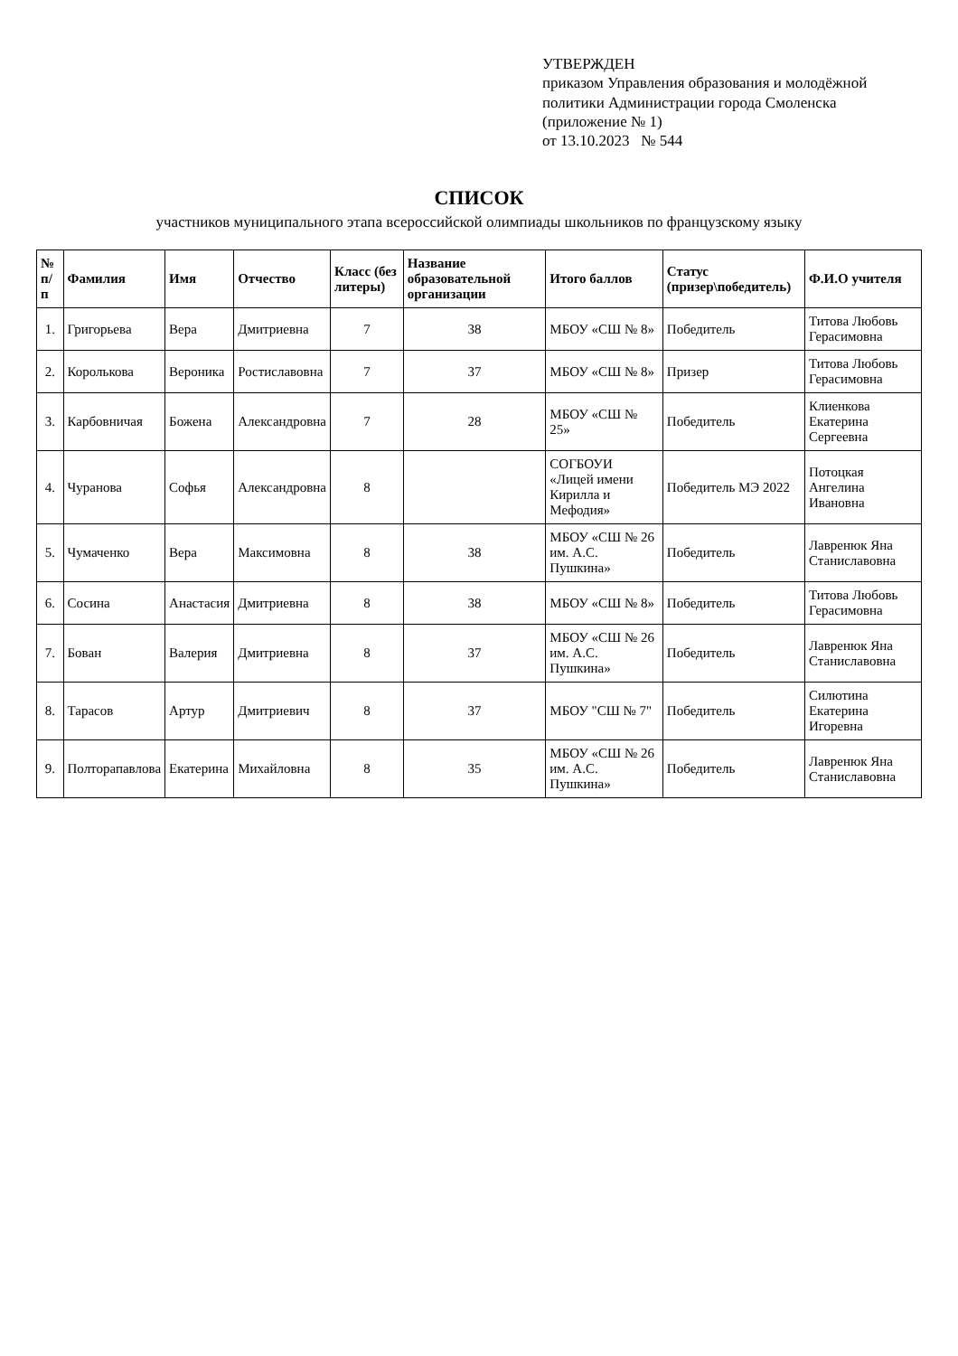УТВЕРЖДЕН
приказом Управления образования и молодёжной политики Администрации города Смоленска
(приложение № 1)
от 13.10.2023 № 544
СПИСОК
участников муниципального этапа всероссийской олимпиады школьников по французскому языку
| № п/п | Фамилия | Имя | Отчество | Класс (без литеры) | Название образовательной организации | Итого баллов | Статус (призер\победитель) | Ф.И.О учителя |
| --- | --- | --- | --- | --- | --- | --- | --- | --- |
| 1. | Григорьева | Вера | Дмитриевна | 7 | 38 | МБОУ «СШ № 8» | Победитель | Титова Любовь Герасимовна |
| 2. | Королькова | Вероника | Ростиславовна | 7 | 37 | МБОУ «СШ № 8» | Призер | Титова Любовь Герасимовна |
| 3. | Карбовничая | Божена | Александровна | 7 | 28 | МБОУ «СШ № 25» | Победитель | Клиенкова Екатерина Сергеевна |
| 4. | Чуранова | Софья | Александровна | 8 | | СОГБОУИ «Лицей имени Кирилла и Мефодия» | Победитель МЭ 2022 | Потоцкая Ангелина Ивановна |
| 5. | Чумаченко | Вера | Максимовна | 8 | 38 | МБОУ «СШ № 26 им. А.С. Пушкина» | Победитель | Лавренюк Яна Станиславовна |
| 6. | Сосина | Анастасия | Дмитриевна | 8 | 38 | МБОУ «СШ № 8» | Победитель | Титова Любовь Герасимовна |
| 7. | Бован | Валерия | Дмитриевна | 8 | 37 | МБОУ «СШ № 26 им. А.С. Пушкина» | Победитель | Лавренюк Яна Станиславовна |
| 8. | Тарасов | Артур | Дмитриевич | 8 | 37 | МБОУ "СШ № 7" | Победитель | Силютина Екатерина Игоревна |
| 9. | Полторапавлова | Екатерина | Михайловна | 8 | 35 | МБОУ «СШ № 26 им. А.С. Пушкина» | Победитель | Лавренюк Яна Станиславовна |